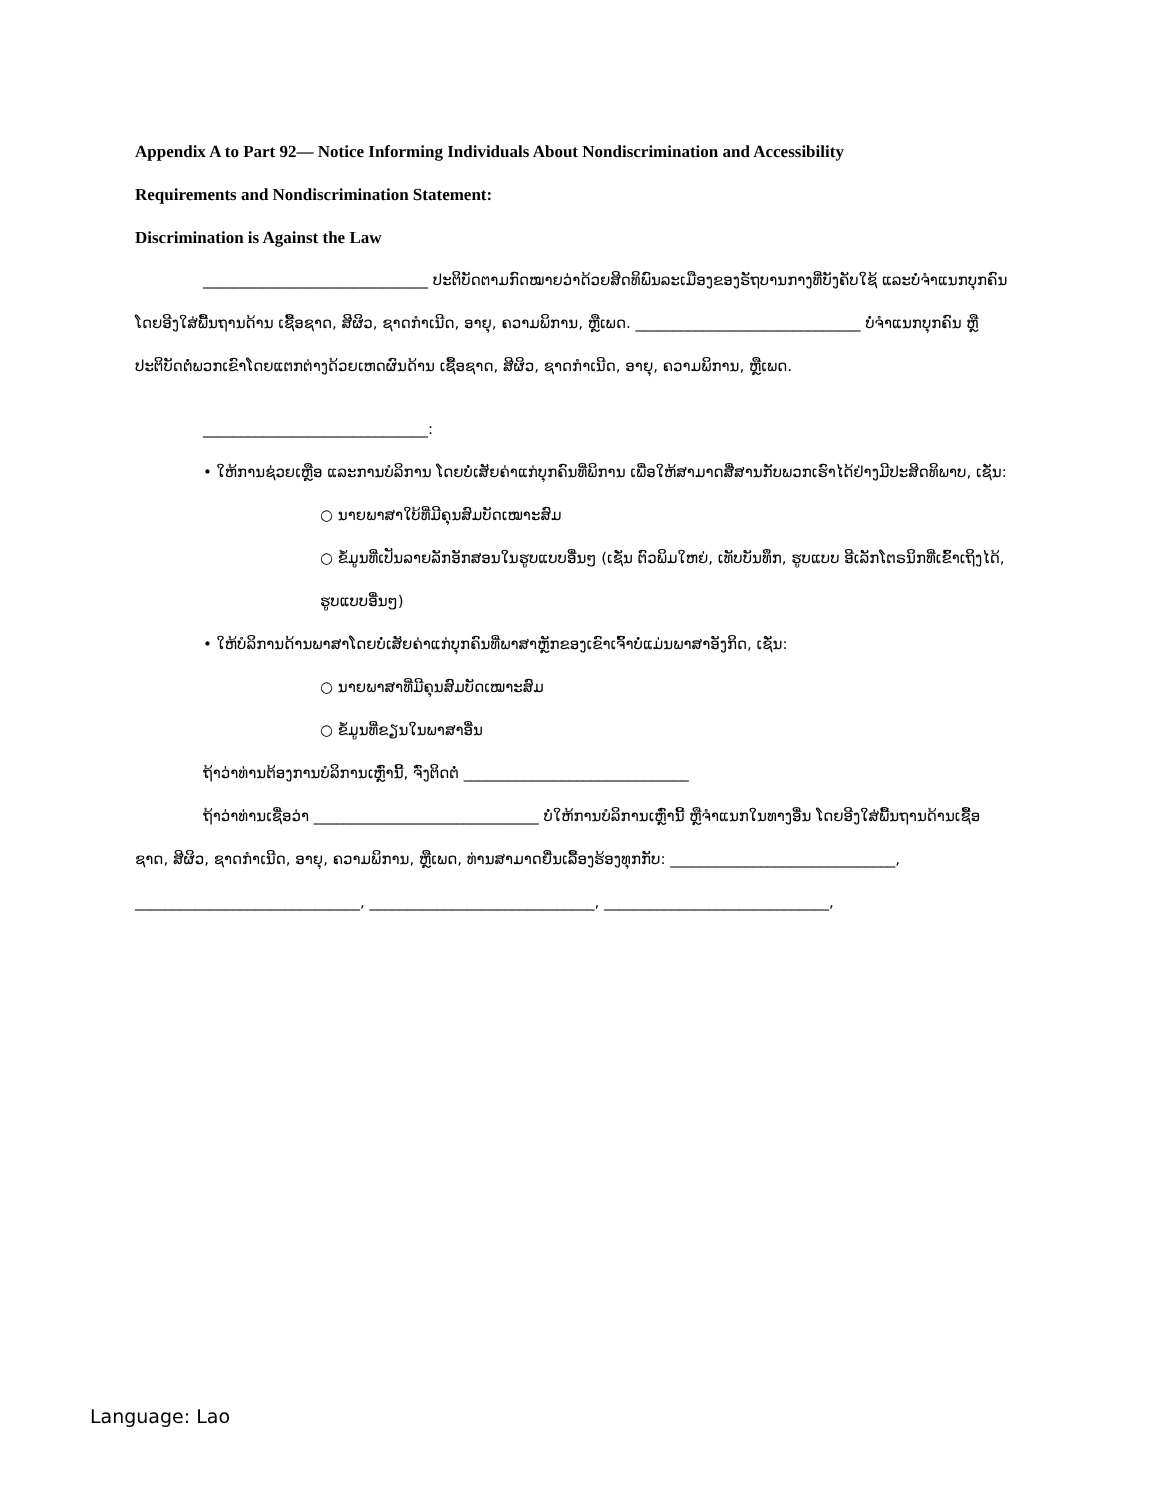Appendix A to Part 92— Notice Informing Individuals About Nondiscrimination and Accessibility
Requirements and Nondiscrimination Statement:
Discrimination is Against the Law
______________________________ ປະຕິບັດຕາມກົດໝາຍວ່າດ້ວຍສິດທິພົນລະເມືອງຂອງຣັຖບານກາງທີ່ບັງຄັບໃຊ້ ແລະບໍ່ຈຳແນກບຸກຄົນໂດຍອີງໃສ່ພື້ນຖານດ້ານ ເຊື້ອຊາດ, ສີຜິວ, ຊາດກຳເນີດ, ອາຍຸ, ຄວາມພິການ, ຫຼືເພດ. ______________________________ ບໍ່ຈຳແນກບຸກຄົນ ຫຼືປະຕິບັດຕໍ່ພວກເຂົາໂດຍແຕກຕ່າງດ້ວຍເຫດຜົນດ້ານ ເຊື້ອຊາດ, ສີຜິວ, ຊາດກຳເນີດ, ອາຍຸ, ຄວາມພິການ, ຫຼືເພດ.
______________________________:
• ໃຫ້ການຊ່ວຍເຫຼືອ ແລະການບໍລິການ ໂດຍບໍ່ເສັຍຄ່າແກ່ບຸກຄົນທີ່ພິການ ເພື່ອໃຫ້ສາມາດສື່ສານກັບພວກເຮົາໄດ້ຢ່າງມີປະສິດທິພາບ, ເຊັ່ນ:
○ ນາຍພາສາໃບ້ທີ່ມີຄຸນສົມບັດເໝາະສົມ
○ ຂໍ້ມູນທີ່ເປັນລາຍລັກອັກສອນໃນຮູບແບບອື່ນໆ (ເຊັ່ນ ຕົວພິມໃຫຍ່, ເທັບບັນທຶກ, ຮູບແບບ ອີເລັກໂຕຣນິກທີ່ເຂົ້າເຖິງໄດ້, ຮູບແບບອື່ນໆ)
• ໃຫ້ບໍລິການດ້ານພາສາໂດຍບໍ່ເສັຍຄ່າແກ່ບຸກຄົນທີ່ພາສາຫຼັກຂອງເຂົາເຈົ້າບໍ່ແມ່ນພາສາອັງກິດ, ເຊັ່ນ:
○ ນາຍພາສາທີ່ມີຄຸນສົມບັດເໝາະສົມ
○ ຂໍ້ມູນທີ່ຂຽນໃນພາສາອື່ນ
ຖ້າວ່າທ່ານຕ້ອງການບໍລິການເຫຼົ່ານີ້, ຈົ່ງຕິດຕໍ່ ______________________________
ຖ້າວ່າທ່ານເຊື່ອວ່າ ______________________________ ບໍ່ໃຫ້ການບໍລິການເຫຼົ່ານີ້ ຫຼືຈຳແນກໃນທາງອື່ນ ໂດຍອີງໃສ່ພື້ນຖານດ້ານເຊື້ອຊາດ, ສີຜິວ, ຊາດກຳເນີດ, ອາຍຸ, ຄວາມພິການ, ຫຼືເພດ, ທ່ານສາມາດຍື່ນເລື້ອງຮ້ອງທຸກກັບ: ______________________________,
______________________________, ______________________________, ______________________________,
Language: Lao